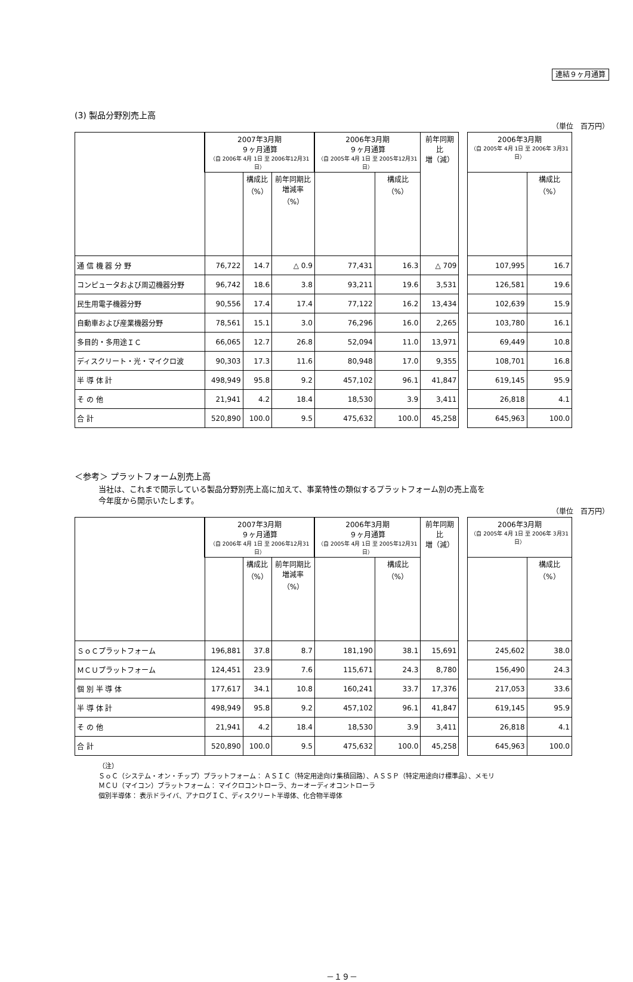連結９ヶ月通算
(3) 製品分野別売上高
（単位　百万円）
| | 2007年3月期 ９ヶ月通算 （自 2006年 4月 1日 至 2006年12月31日） | | | 2006年3月期 ９ヶ月通算 （自 2005年 4月 1日 至 2005年12月31日） | | 前年同期比 増（減） | | 2006年3月期 （自 2005年 4月 1日 至 2006年 3月31日） | |
| --- | --- | --- | --- | --- | --- | --- | --- | --- | --- |
| | | 構成比 （%） | 前年同期比 増減率 （%） | | 構成比 （%） | | | | 構成比 （%） |
| 通 信 機 器 分 野 | 76,722 | 14.7 | △ 0.9 | 77,431 | 16.3 | △ 709 | | 107,995 | 16.7 |
| コンピュータおよび周辺機器分野 | 96,742 | 18.6 | 3.8 | 93,211 | 19.6 | 3,531 | | 126,581 | 19.6 |
| 民生用電子機器分野 | 90,556 | 17.4 | 17.4 | 77,122 | 16.2 | 13,434 | | 102,639 | 15.9 |
| 自動車および産業機器分野 | 78,561 | 15.1 | 3.0 | 76,296 | 16.0 | 2,265 | | 103,780 | 16.1 |
| 多目的・多用途ＩＣ | 66,065 | 12.7 | 26.8 | 52,094 | 11.0 | 13,971 | | 69,449 | 10.8 |
| ディスクリート・光・マイクロ波 | 90,303 | 17.3 | 11.6 | 80,948 | 17.0 | 9,355 | | 108,701 | 16.8 |
| 半 導 体 計 | 498,949 | 95.8 | 9.2 | 457,102 | 96.1 | 41,847 | | 619,145 | 95.9 |
| そ の 他 | 21,941 | 4.2 | 18.4 | 18,530 | 3.9 | 3,411 | | 26,818 | 4.1 |
| 合 計 | 520,890 | 100.0 | 9.5 | 475,632 | 100.0 | 45,258 | | 645,963 | 100.0 |
＜参考＞ プラットフォーム別売上高
当社は、これまで開示している製品分野別売上高に加えて、事業特性の類似するプラットフォーム別の売上高を
今年度から開示いたします。
（単位　百万円）
| | 2007年3月期 ９ヶ月通算 （自 2006年 4月 1日 至 2006年12月31日） | | | 2006年3月期 ９ヶ月通算 （自 2005年 4月 1日 至 2005年12月31日） | | 前年同期比 増（減） | | 2006年3月期 （自 2005年 4月 1日 至 2006年 3月31日） | |
| --- | --- | --- | --- | --- | --- | --- | --- | --- | --- |
| | | 構成比 （%） | 前年同期比 増減率 （%） | | 構成比 （%） | | | | 構成比 （%） |
| ＳｏＣプラットフォーム | 196,881 | 37.8 | 8.7 | 181,190 | 38.1 | 15,691 | | 245,602 | 38.0 |
| ＭＣＵプラットフォーム | 124,451 | 23.9 | 7.6 | 115,671 | 24.3 | 8,780 | | 156,490 | 24.3 |
| 個 別 半 導 体 | 177,617 | 34.1 | 10.8 | 160,241 | 33.7 | 17,376 | | 217,053 | 33.6 |
| 半 導 体 計 | 498,949 | 95.8 | 9.2 | 457,102 | 96.1 | 41,847 | | 619,145 | 95.9 |
| そ の 他 | 21,941 | 4.2 | 18.4 | 18,530 | 3.9 | 3,411 | | 26,818 | 4.1 |
| 合 計 | 520,890 | 100.0 | 9.5 | 475,632 | 100.0 | 45,258 | | 645,963 | 100.0 |
（注）
ＳｏＣ（システム・オン・チップ）プラットフォーム： ＡＳＩＣ（特定用途向け集積回路）、ＡＳＳＰ（特定用途向け標準品）、メモリ
ＭＣＵ（マイコン）プラットフォーム： マイクロコントローラ、カーオーディオコントローラ
個別半導体： 表示ドライバ、アナログＩＣ、ディスクリート半導体、化合物半導体
－１９－